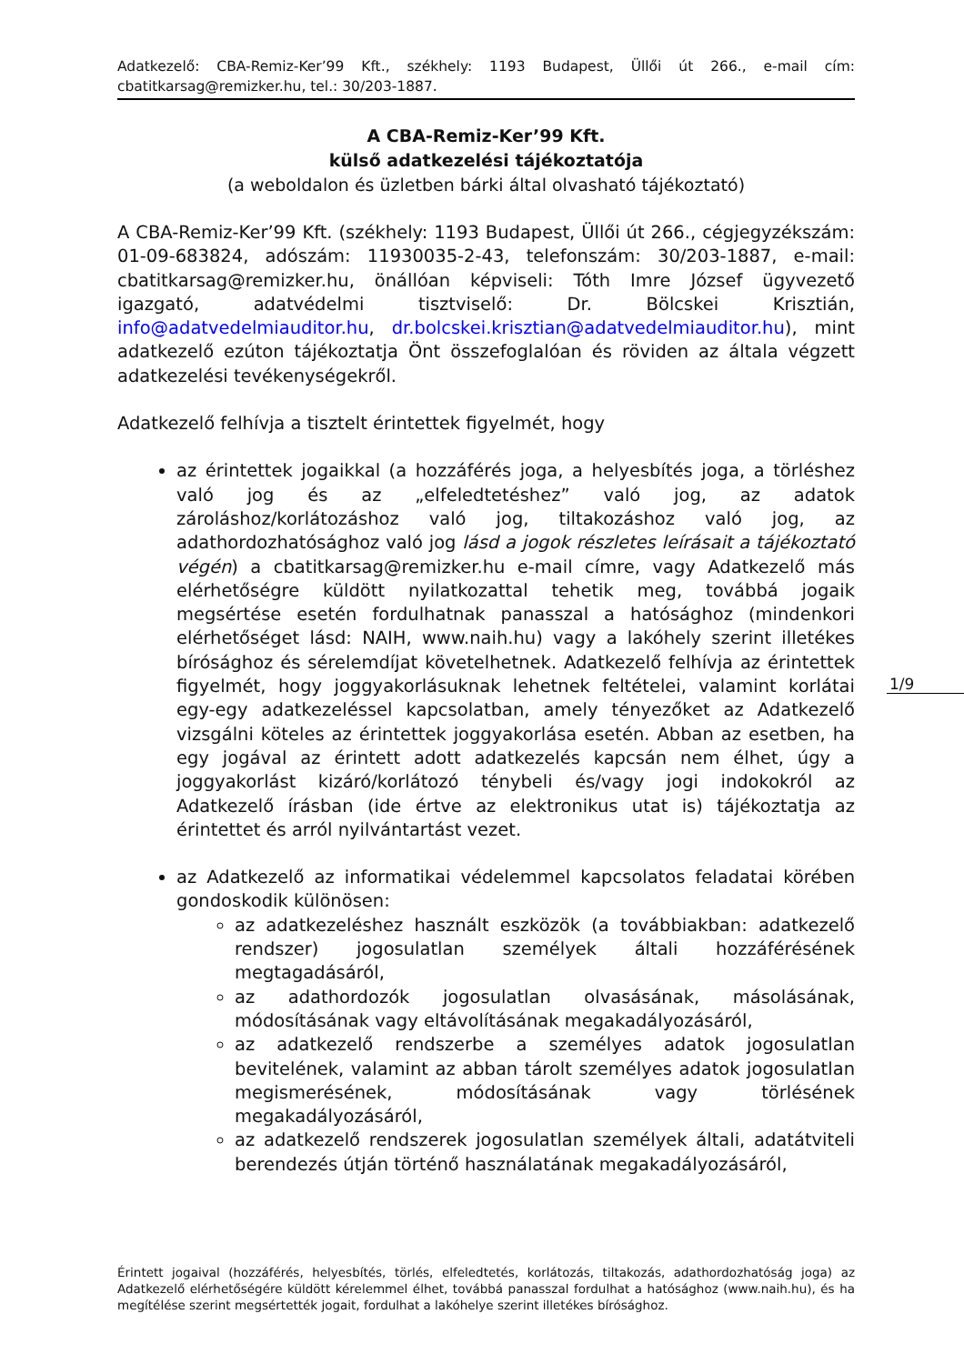Adatkezelő: CBA-Remiz-Ker’99 Kft., székhely: 1193 Budapest, Üllői út 266., e-mail cím: cbatitkarsag@remizker.hu, tel.: 30/203-1887.
A CBA-Remiz-Ker’99 Kft.
külső adatkezelési tájékoztatója
(a weboldalon és üzletben bárki által olvasható tájékoztató)
A CBA-Remiz-Ker’99 Kft. (székhely: 1193 Budapest, Üllői út 266., cégjegyzékszám: 01-09-683824, adószám: 11930035-2-43, telefonszám: 30/203-1887, e-mail: cbatitkarsag@remizker.hu, önállóan képviseli: Tóth Imre József ügyvezető igazgató, adatvédelmi tisztviselő: Dr. Bölcskei Krisztián, info@adatvedelmiauditor.hu, dr.bolcskei.krisztian@adatvedelmiauditor.hu), mint adatkezelő ezúton tájékoztatja Önt összefoglalóan és röviden az általa végzett adatkezelési tevékenységekről.
Adatkezelő felhívja a tisztelt érintettek figyelmét, hogy
az érintettek jogaikkal (a hozzáférés joga, a helyesbítés joga, a törléshez való jog és az „elfeledtetéshez” való jog, az adatok zároláshoz/korlátozáshoz való jog, tiltakozáshoz való jog, az adathordozhatósághoz való jog lásd a jogok részletes leírásait a tájékoztató végén) a cbatitkarsag@remizker.hu e-mail címre, vagy Adatkezelő más elérhetőségre küldött nyilatkozattal tehetik meg, továbbá jogaik megsértése esetén fordulhatnak panasszal a hatósághoz (mindenkori elérhetőséget lásd: NAIH, www.naih.hu) vagy a lakóhely szerint illetékes bírósághoz és sérelemdíjat követelhetnek. Adatkezelő felhívja az érintettek figyelmét, hogy joggyakorlásuknak lehetnek feltételei, valamint korlátai egy-egy adatkezeléssel kapcsolatban, amely tényezőket az Adatkezelő vizsgálni köteles az érintettek joggyakorlása esetén. Abban az esetben, ha egy jogával az érintett adott adatkezelés kapcsán nem élhet, úgy a joggyakorlást kizáró/korlátozó ténybeli és/vagy jogi indokokról az Adatkezelő írásban (ide értve az elektronikus utat is) tájékoztatja az érintettet és arról nyilvántartást vezet.
az Adatkezelő az informatikai védelemmel kapcsolatos feladatai körében gondoskodik különösen:
az adatkezeléshez használt eszközök (a továbbiakban: adatkezelő rendszer) jogosulatlan személyek általi hozzáférésének megtagadásáról,
az adathordozók jogosulatlan olvasásának, másolásának, módosításának vagy eltávolításának megakadályozásáról,
az adatkezelő rendszerbe a személyes adatok jogosulatlan bevitelének, valamint az abban tárolt személyes adatok jogosulatlan megismerésének, módosításának vagy törlésének megakadályozásáról,
az adatkezelő rendszerek jogosulatlan személyek általi, adatátviteli berendezés útján történő használatának megakadályozásáról,
1/9
Érintett jogaival (hozzáférés, helyesbítés, törlés, elfeledtetés, korlátozás, tiltakozás, adathordozhatóság joga) az Adatkezelő elérhetőségére küldött kérelemmel élhet, továbbá panasszal fordulhat a hatósághoz (www.naih.hu), és ha megítélése szerint megsértették jogait, fordulhat a lakóhelye szerint illetékes bírósághoz.